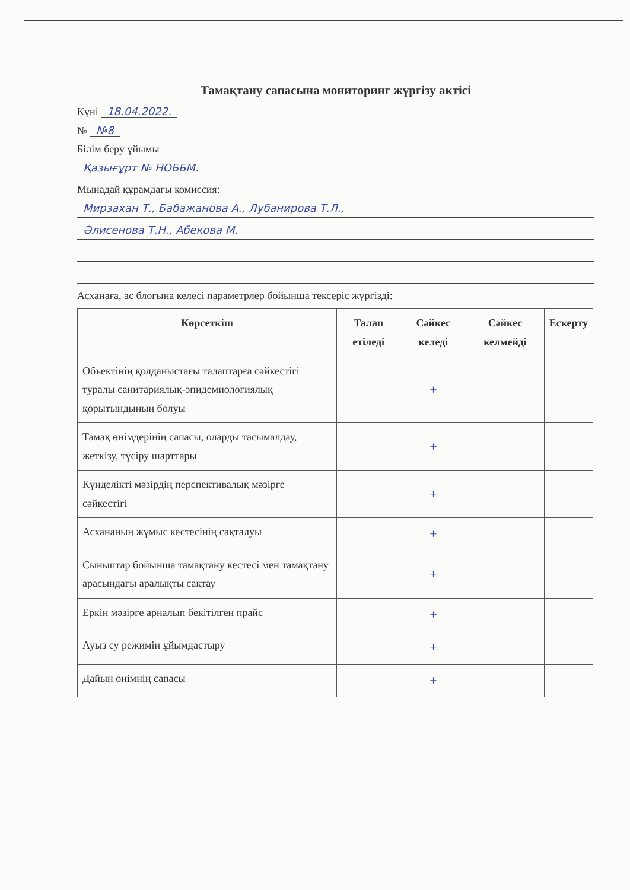Тамақтану сапасына мониторинг жүргізу актісі
Күні 18.04.2022.
№ №8
Білім беру ұйымы
Қазығұрт № НОББМ.
Мынадай құрамдағы комиссия:
Мирзахан Т., Бабажанова А., Лубанирова Т.Л.,
Әлисенова Т.Н., Абекова М.
Асханаға, ас блогына келесі параметрлер бойынша тексеріс жүргізді:
| Көрсеткіш | Талап етіледі | Сәйкес келеді | Сәйкес келмейді | Ескерту |
| --- | --- | --- | --- | --- |
| Объектінің қолданыстағы талаптарға сәйкестігі туралы санитариялық-эпидемиологиялық қорытындының болуы | | + | | |
| Тамақ өнімдерінің сапасы, оларды тасымалдау, жеткізу, түсіру шарттары | | + | | |
| Күнделікті мәзірдің перспективалық мәзірге сәйкестігі | | + | | |
| Асхананың жұмыс кестесінің сақталуы | | + | | |
| Сыныптар бойынша тамақтану кестесі мен тамақтану арасындағы аралықты сақтау | | + | | |
| Еркін мәзірге арналып бекітілген прайс | | + | | |
| Ауыз су режимін ұйымдастыру | | + | | |
| Дайын өнімнің сапасы | | + | | |